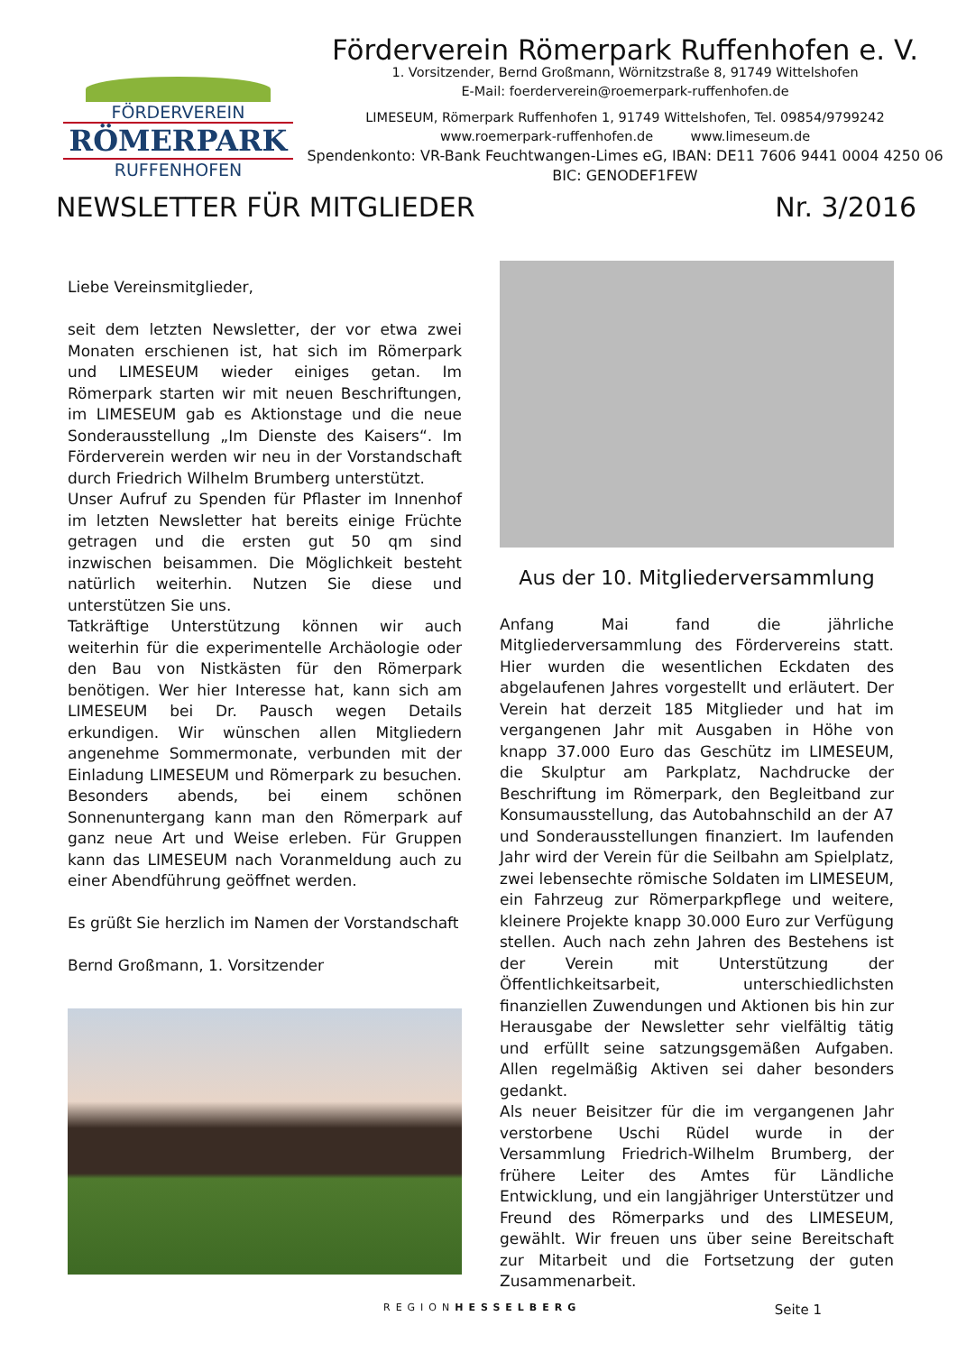FÖRDERVEREIN
RÖMERPARK
RUFFENHOFEN
Förderverein Römerpark Ruffenhofen e. V.
1. Vorsitzender, Bernd Großmann, Wörnitzstraße 8, 91749 Wittelshofen
E-Mail: foerderverein@roemerpark-ruffenhofen.de
LIMESEUM, Römerpark Ruffenhofen 1, 91749 Wittelshofen, Tel. 09854/9799242
www.roemerpark-ruffenhofen.de www.limeseum.de
Spendenkonto: VR-Bank Feuchtwangen-Limes eG, IBAN: DE11 7606 9441 0004 4250 06
BIC: GENODEF1FEW
NEWSLETTER FÜR MITGLIEDER Nr. 3/2016
Liebe Vereinsmitglieder,
seit dem letzten Newsletter, der vor etwa zwei Monaten erschienen ist, hat sich im Römerpark und LIMESEUM wieder einiges getan. Im Römerpark starten wir mit neuen Beschriftungen, im LIMESEUM gab es Aktionstage und die neue Sonderausstellung „Im Dienste des Kaisers“. Im Förderverein werden wir neu in der Vorstandschaft durch Friedrich Wilhelm Brumberg unterstützt.
Unser Aufruf zu Spenden für Pflaster im Innenhof im letzten Newsletter hat bereits einige Früchte getragen und die ersten gut 50 qm sind inzwischen beisammen. Die Möglichkeit besteht natürlich weiterhin. Nutzen Sie diese und unterstützen Sie uns.
Tatkräftige Unterstützung können wir auch weiterhin für die experimentelle Archäologie oder den Bau von Nistkästen für den Römerpark benötigen. Wer hier Interesse hat, kann sich am LIMESEUM bei Dr. Pausch wegen Details erkundigen. Wir wünschen allen Mitgliedern angenehme Sommermonate, verbunden mit der Einladung LIMESEUM und Römerpark zu besuchen. Besonders abends, bei einem schönen Sonnenuntergang kann man den Römerpark auf ganz neue Art und Weise erleben. Für Gruppen kann das LIMESEUM nach Voranmeldung auch zu einer Abendführung geöffnet werden.
Es grüßt Sie herzlich im Namen der Vorstandschaft
Bernd Großmann, 1. Vorsitzender
Aus der 10. Mitgliederversammlung
Anfang Mai fand die jährliche Mitgliederversammlung des Fördervereins statt. Hier wurden die wesentlichen Eckdaten des abgelaufenen Jahres vorgestellt und erläutert. Der Verein hat derzeit 185 Mitglieder und hat im vergangenen Jahr mit Ausgaben in Höhe von knapp 37.000 Euro das Geschütz im LIMESEUM, die Skulptur am Parkplatz, Nachdrucke der Beschriftung im Römerpark, den Begleitband zur Konsumausstellung, das Autobahnschild an der A7 und Sonderausstellungen finanziert. Im laufenden Jahr wird der Verein für die Seilbahn am Spielplatz, zwei lebensechte römische Soldaten im LIMESEUM, ein Fahrzeug zur Römerparkpflege und weitere, kleinere Projekte knapp 30.000 Euro zur Verfügung stellen. Auch nach zehn Jahren des Bestehens ist der Verein mit Unterstützung der Öffentlichkeitsarbeit, unterschiedlichsten finanziellen Zuwendungen und Aktionen bis hin zur Herausgabe der Newsletter sehr vielfältig tätig und erfüllt seine satzungsgemäßen Aufgaben. Allen regelmäßig Aktiven sei daher besonders gedankt.
Als neuer Beisitzer für die im vergangenen Jahr verstorbene Uschi Rüdel wurde in der Versammlung Friedrich-Wilhelm Brumberg, der frühere Leiter des Amtes für Ländliche Entwicklung, und ein langjähriger Unterstützer und Freund des Römerparks und des LIMESEUM, gewählt. Wir freuen uns über seine Bereitschaft zur Mitarbeit und die Fortsetzung der guten Zusammenarbeit.
REGIONHESSELBERG Seite 1